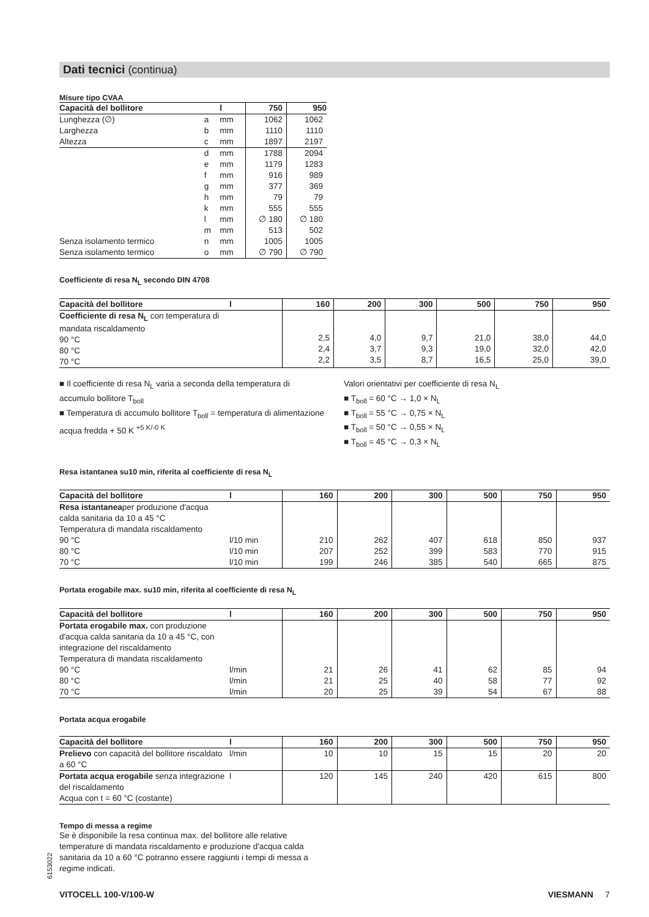Dati tecnici (continua)
Misure tipo CVAA
| Capacità del bollitore | | l | 750 | 950 |
| --- | --- | --- | --- | --- |
| Lunghezza (∅) | a | mm | 1062 | 1062 |
| Larghezza | b | mm | 1110 | 1110 |
| Altezza | c | mm | 1897 | 2197 |
| | d | mm | 1788 | 2094 |
| | e | mm | 1179 | 1283 |
| | f | mm | 916 | 989 |
| | g | mm | 377 | 369 |
| | h | mm | 79 | 79 |
| | k | mm | 555 | 555 |
| | l | mm | ∅ 180 | ∅ 180 |
| | m | mm | 513 | 502 |
| Senza isolamento termico | n | mm | 1005 | 1005 |
| Senza isolamento termico | o | mm | ∅ 790 | ∅ 790 |
Coefficiente di resa N<sub>L</sub> secondo DIN 4708
| Capacità del bollitore | l | 160 | 200 | 300 | 500 | 750 | 950 |
| --- | --- | --- | --- | --- | --- | --- | --- |
| Coefficiente di resa N<sub>L</sub> con temperatura di mandata riscaldamento 90 °C 80 °C 70 °C | | 2,5 2,4 2,2 | 4,0 3,7 3,5 | 9,7 9,3 8,7 | 21,0 19,0 16,5 | 38,0 32,0 25,0 | 44,0 42,0 39,0 |
■ Il coefficiente di resa N<sub>L</sub> varia a seconda della temperatura di accumulo bollitore T<sub>boll</sub>
■ Temperatura di accumulo bollitore T<sub>boll</sub> = temperatura di alimentazione acqua fredda + 50 K <sup>+5 K/-0 K</sup>
Valori orientativi per coefficiente di resa N<sub>L</sub>
■ T<sub>boll</sub> = 60 °C → 1,0 × N<sub>L</sub>
■ T<sub>boll</sub> = 55 °C → 0,75 × N<sub>L</sub>
■ T<sub>boll</sub> = 50 °C → 0,55 × N<sub>L</sub>
■ T<sub>boll</sub> = 45 °C → 0,3 × N<sub>L</sub>
Resa istantanea su10 min, riferita al coefficiente di resa N<sub>L</sub>
| Capacità del bollitore | l | 160 | 200 | 300 | 500 | 750 | 950 |
| --- | --- | --- | --- | --- | --- | --- | --- |
| Resa istantanea per produzione d'acqua calda sanitaria da 10 a 45 °C Temperatura di mandata riscaldamento 90 °C 80 °C 70 °C | l/10 min l/10 min l/10 min | 210 207 199 | 262 252 246 | 407 399 385 | 618 583 540 | 850 770 665 | 937 915 875 |
Portata erogabile max. su10 min, riferita al coefficiente di resa N<sub>L</sub>
| Capacità del bollitore | l | 160 | 200 | 300 | 500 | 750 | 950 |
| --- | --- | --- | --- | --- | --- | --- | --- |
| Portata erogabile max. con produzione d'acqua calda sanitaria da 10 a 45 °C, con integrazione del riscaldamento Temperatura di mandata riscaldamento 90 °C 80 °C 70 °C | l/min l/min l/min | 21 21 20 | 26 25 25 | 41 40 39 | 62 58 54 | 85 77 67 | 94 92 88 |
Portata acqua erogabile
| Capacità del bollitore | l | 160 | 200 | 300 | 500 | 750 | 950 |
| --- | --- | --- | --- | --- | --- | --- | --- |
| Prelievo con capacità del bollitore riscaldato a 60 °C | l/min | 10 | 10 | 15 | 15 | 20 | 20 |
| Portata acqua erogabile senza integrazione del riscaldamento Acqua con t = 60 °C (costante) | l | 120 | 145 | 240 | 420 | 615 | 800 |
Tempo di messa a regime
Se è disponibile la resa continua max. del bollitore alle relative temperature di mandata riscaldamento e produzione d'acqua calda sanitaria da 10 a 60 °C potranno essere raggiunti i tempi di messa a regime indicati.
6153022
VITOCELL 100-V/100-W VIESMANN 7